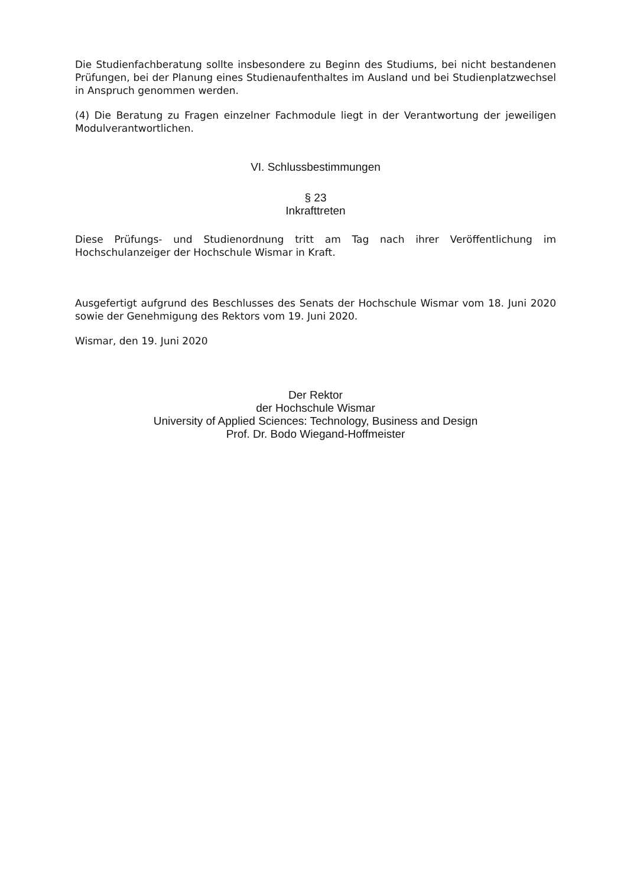Die Studienfachberatung sollte insbesondere zu Beginn des Studiums, bei nicht bestandenen Prüfungen, bei der Planung eines Studienaufenthaltes im Ausland und bei Studienplatzwechsel in Anspruch genommen werden.
(4) Die Beratung zu Fragen einzelner Fachmodule liegt in der Verantwortung der jeweiligen Modulverantwortlichen.
VI. Schlussbestimmungen
§ 23
Inkrafttreten
Diese Prüfungs- und Studienordnung tritt am Tag nach ihrer Veröffentlichung im Hochschulanzeiger der Hochschule Wismar in Kraft.
Ausgefertigt aufgrund des Beschlusses des Senats der Hochschule Wismar vom 18. Juni 2020 sowie der Genehmigung des Rektors vom 19. Juni 2020.
Wismar, den 19. Juni 2020
Der Rektor
der Hochschule Wismar
University of Applied Sciences: Technology, Business and Design
Prof. Dr. Bodo Wiegand-Hoffmeister